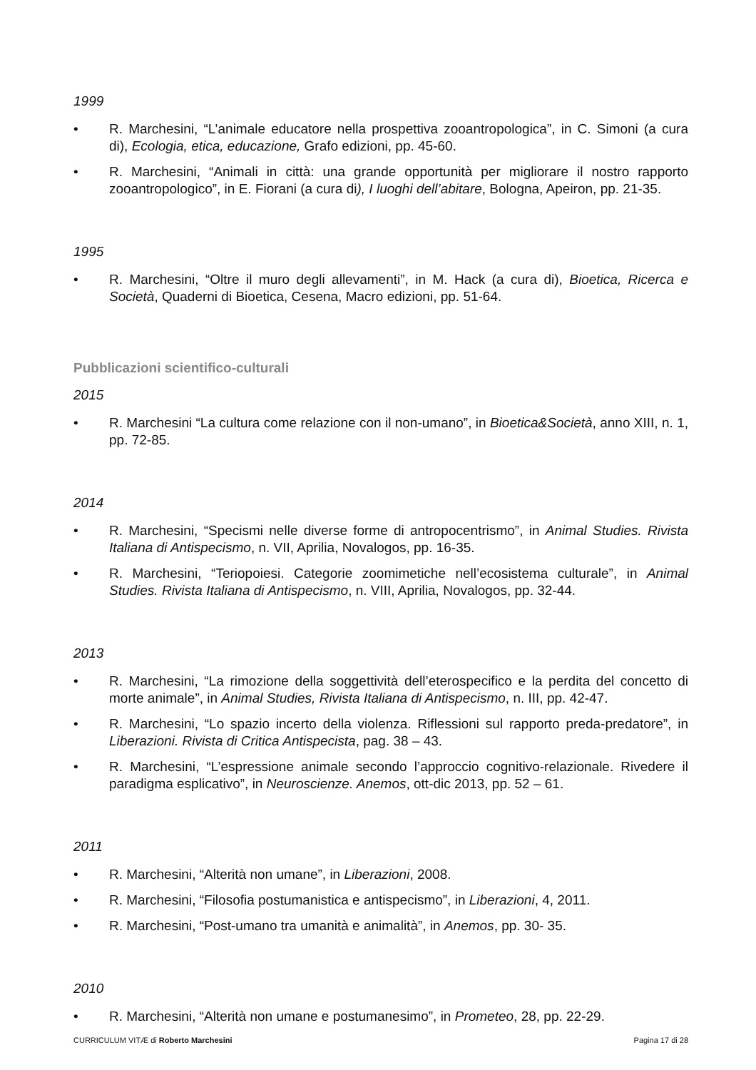1999
• R. Marchesini, “L’animale educatore nella prospettiva zooantropologica”, in C. Simoni (a cura di), Ecologia, etica, educazione, Grafo edizioni, pp. 45-60.
• R. Marchesini, “Animali in città: una grande opportunità per migliorare il nostro rapporto zooantropologico”, in E. Fiorani (a cura di), I luoghi dell’abitare, Bologna, Apeiron, pp. 21-35.
1995
• R. Marchesini, “Oltre il muro degli allevamenti”, in M. Hack (a cura di), Bioetica, Ricerca e Società, Quaderni di Bioetica, Cesena, Macro edizioni, pp. 51-64.
Pubblicazioni scientifico-culturali
2015
• R. Marchesini “La cultura come relazione con il non-umano”, in Bioetica&Società, anno XIII, n. 1, pp. 72-85.
2014
• R. Marchesini, “Specismi nelle diverse forme di antropocentrismo”, in Animal Studies. Rivista Italiana di Antispecismo, n. VII, Aprilia, Novalogos, pp. 16-35.
• R. Marchesini, “Teriopoiesi. Categorie zoomimetiche nell’ecosistema culturale”, in Animal Studies. Rivista Italiana di Antispecismo, n. VIII, Aprilia, Novalogos, pp. 32-44.
2013
• R. Marchesini, “La rimozione della soggettività dell’eterospecifico e la perdita del concetto di morte animale”, in Animal Studies, Rivista Italiana di Antispecismo, n. III, pp. 42-47.
• R. Marchesini, “Lo spazio incerto della violenza. Riflessioni sul rapporto preda-predatore”, in Liberazioni. Rivista di Critica Antispecista, pag. 38 – 43.
• R. Marchesini, “L’espressione animale secondo l’approccio cognitivo-relazionale. Rivedere il paradigma esplicativo”, in Neuroscienze. Anemos, ott-dic 2013, pp. 52 – 61.
2011
• R. Marchesini, “Alterità non umane”, in Liberazioni, 2008.
• R. Marchesini, “Filosofia postumanistica e antispecismo”, in Liberazioni, 4, 2011.
• R. Marchesini, “Post-umano tra umanità e animalità”, in Anemos, pp. 30- 35.
2010
• R. Marchesini, “Alterità non umane e postumanesimo”, in Prometeo, 28, pp. 22-29.
CURRICULUM VITÆ di Roberto Marchesini Pagina 17 di 28